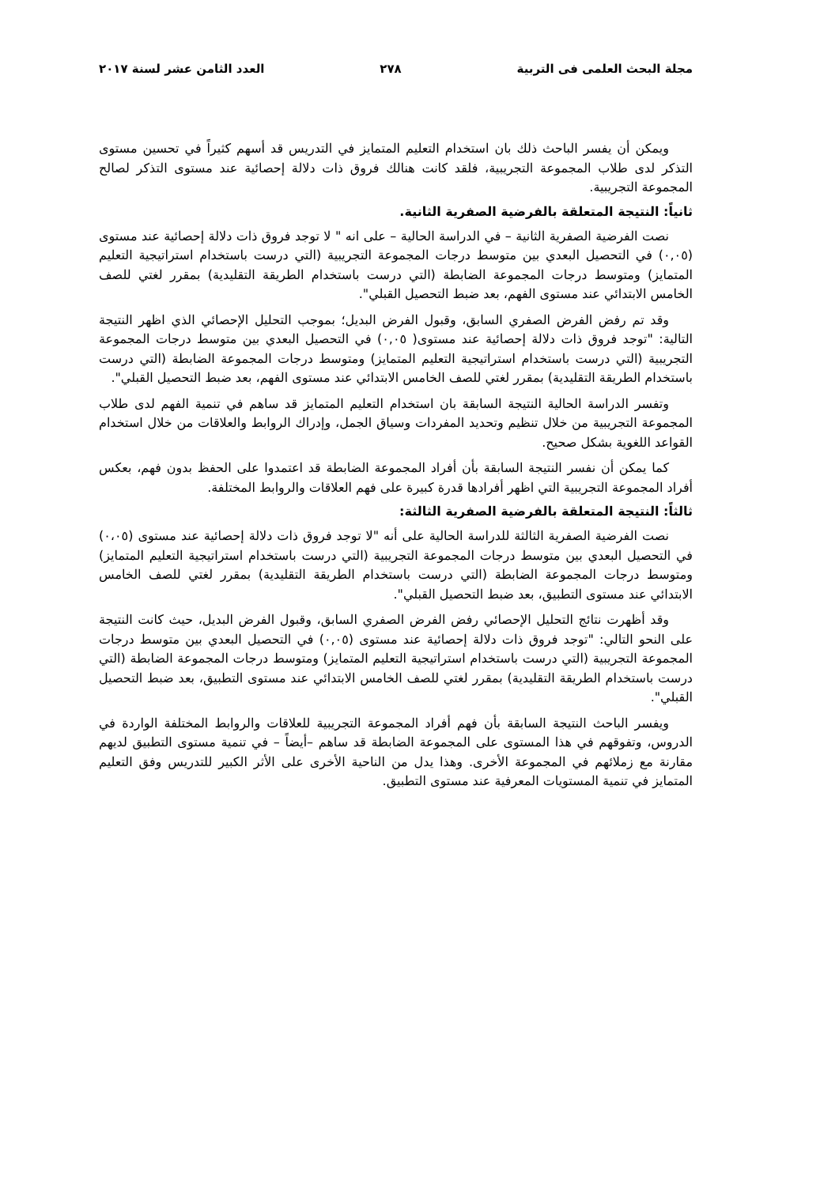مجلة البحث العلمى فى التربية ٢٧٨ العدد الثامن عشر لسنة ٢٠١٧
ويمكن أن يفسر الباحث ذلك بان استخدام التعليم المتمايز في التدريس قد أسهم كثيراً في تحسين مستوى التذكر لدى طلاب المجموعة التجريبية، فلقد كانت هنالك فروق ذات دلالة إحصائية عند مستوى التذكر لصالح المجموعة التجريبية.
ثانياً: النتيجة المتعلقة بالفرضية الصفرية الثانية.
نصت الفرضية الصفرية الثانية – في الدراسة الحالية – على انه " لا توجد فروق ذات دلالة إحصائية عند مستوى (٠,٠٥) في التحصيل البعدي بين متوسط درجات المجموعة التجريبية (التي درست باستخدام استراتيجية التعليم المتمايز) ومتوسط درجات المجموعة الضابطة (التي درست باستخدام الطريقة التقليدية) بمقرر لغتي للصف الخامس الابتدائي عند مستوى الفهم، بعد ضبط التحصيل القبلي".
وقد تم رفض الفرض الصفري السابق، وقبول الفرض البديل؛ بموجب التحليل الإحصائي الذي اظهر النتيجة التالية: "توجد فروق ذات دلالة إحصائية عند مستوى( ٠,٠٥) في التحصيل البعدي بين متوسط درجات المجموعة التجريبية (التي درست باستخدام استراتيجية التعليم المتمايز) ومتوسط درجات المجموعة الضابطة (التي درست باستخدام الطريقة التقليدية) بمقرر لغتي للصف الخامس الابتدائي عند مستوى الفهم، بعد ضبط التحصيل القبلي".
وتفسر الدراسة الحالية النتيجة السابقة بان استخدام التعليم المتمايز قد ساهم في تنمية الفهم لدى طلاب المجموعة التجريبية من خلال تنظيم وتحديد المفردات وسياق الجمل، وإدراك الروابط والعلاقات من خلال استخدام القواعد اللغوية بشكل صحيح.
كما يمكن أن نفسر النتيجة السابقة بأن أفراد المجموعة الضابطة قد اعتمدوا على الحفظ بدون فهم، بعكس أفراد المجموعة التجريبية التي اظهر أفرادها قدرة كبيرة على فهم العلاقات والروابط المختلفة.
ثالثاً: النتيجة المتعلقة بالفرضية الصفرية الثالثة:
نصت الفرضية الصفرية الثالثة للدراسة الحالية على أنه "لا توجد فروق ذات دلالة إحصائية عند مستوى (٠،٠٥) في التحصيل البعدي بين متوسط درجات المجموعة التجريبية (التي درست باستخدام استراتيجية التعليم المتمايز) ومتوسط درجات المجموعة الضابطة (التي درست باستخدام الطريقة التقليدية) بمقرر لغتي للصف الخامس الابتدائي عند مستوى التطبيق، بعد ضبط التحصيل القبلي".
وقد أظهرت نتائج التحليل الإحصائي رفض الفرض الصفري السابق، وقبول الفرض البديل، حيث كانت النتيجة على النحو التالي: "توجد فروق ذات دلالة إحصائية عند مستوى (٠,٠٥) في التحصيل البعدي بين متوسط درجات المجموعة التجريبية (التي درست باستخدام استراتيجية التعليم المتمايز) ومتوسط درجات المجموعة الضابطة (التي درست باستخدام الطريقة التقليدية) بمقرر لغتي للصف الخامس الابتدائي عند مستوى التطبيق، بعد ضبط التحصيل القبلي".
ويفسر الباحث النتيجة السابقة بأن فهم أفراد المجموعة التجريبية للعلاقات والروابط المختلفة الواردة في الدروس، وتفوقهم في هذا المستوى على المجموعة الضابطة قد ساهم –أيضاً – في تنمية مستوى التطبيق لديهم مقارنة مع زملائهم في المجموعة الأخرى. وهذا يدل من الناحية الأخرى على الأثر الكبير للتدريس وفق التعليم المتمايز في تنمية المستويات المعرفية عند مستوى التطبيق.